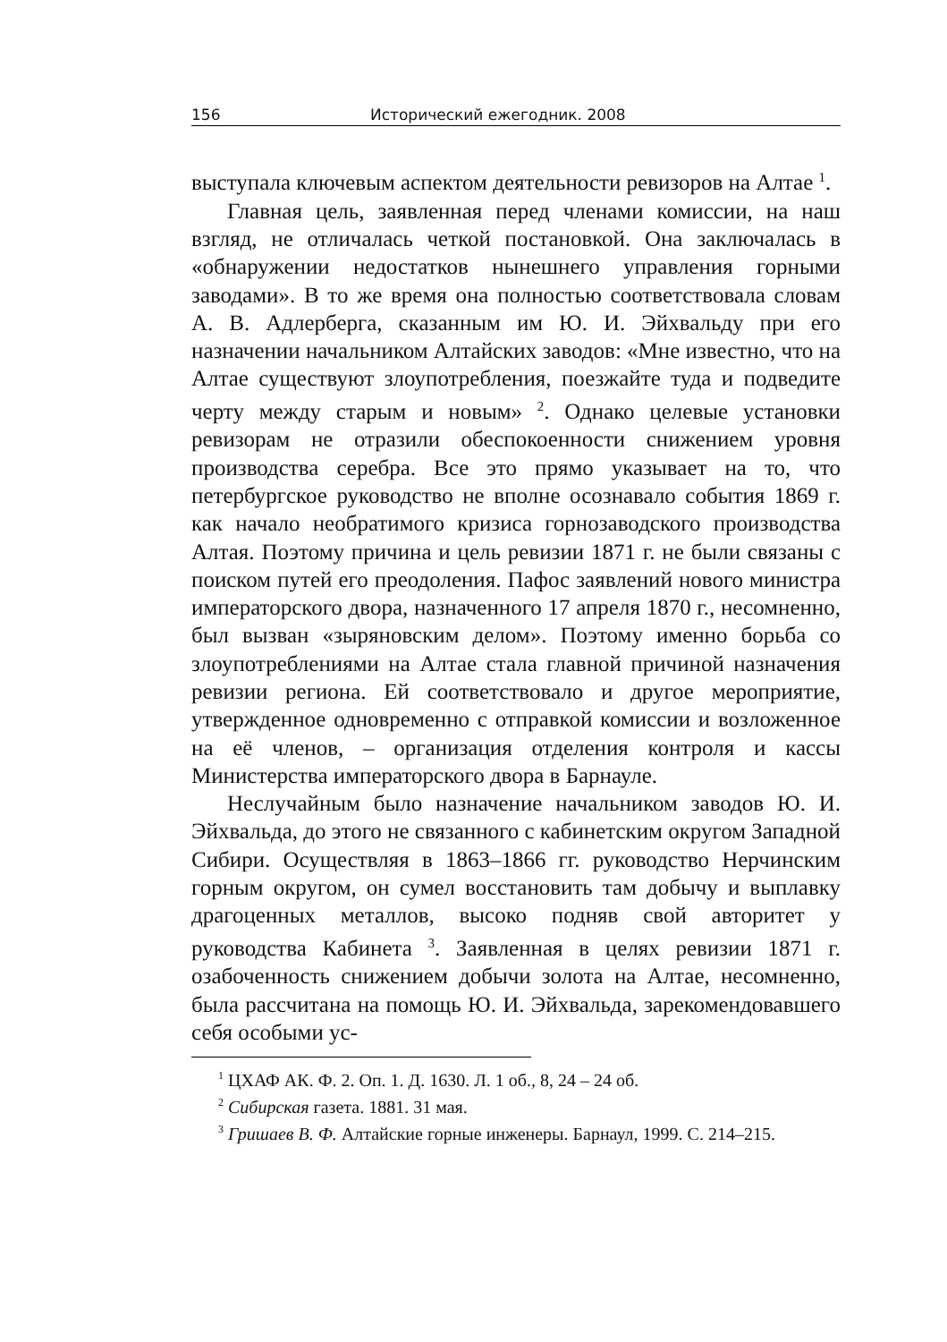156 Исторический ежегодник. 2008
выступала ключевым аспектом деятельности ревизоров на Алтае <sup>1</sup>.
Главная цель, заявленная перед членами комиссии, на наш взгляд, не отличалась четкой постановкой. Она заключалась в «обнаружении недостатков нынешнего управления горными заводами». В то же время она полностью соответствовала словам А. В. Адлерберга, сказанным им Ю. И. Эйхвальду при его назначении начальником Алтайских заводов: «Мне известно, что на Алтае существуют злоупотребления, поезжайте туда и подведите черту между старым и новым» <sup>2</sup>. Однако целевые установки ревизорам не отразили обеспокоенности снижением уровня производства серебра. Все это прямо указывает на то, что петербургское руководство не вполне осознавало события 1869 г. как начало необратимого кризиса горнозаводского производства Алтая. Поэтому причина и цель ревизии 1871 г. не были связаны с поиском путей его преодоления. Пафос заявлений нового министра императорского двора, назначенного 17 апреля 1870 г., несомненно, был вызван «зыряновским делом». Поэтому именно борьба со злоупотреблениями на Алтае стала главной причиной назначения ревизии региона. Ей соответствовало и другое мероприятие, утвержденное одновременно с отправкой комиссии и возложенное на её членов, – организация отделения контроля и кассы Министерства императорского двора в Барнауле.
Неслучайным было назначение начальником заводов Ю. И. Эйхвальда, до этого не связанного с кабинетским округом Западной Сибири. Осуществляя в 1863–1866 гг. руководство Нерчинским горным округом, он сумел восстановить там добычу и выплавку драгоценных металлов, высоко подняв свой авторитет у руководства Кабинета <sup>3</sup>. Заявленная в целях ревизии 1871 г. озабоченность снижением добычи золота на Алтае, несомненно, была рассчитана на помощь Ю. И. Эйхвальда, зарекомендовавшего себя особыми ус-
<sup>1</sup> ЦХАФ АК. Ф. 2. Оп. 1. Д. 1630. Л. 1 об., 8, 24 – 24 об.
<sup>2</sup> Сибирская газета. 1881. 31 мая.
<sup>3</sup> Гришаев В. Ф. Алтайские горные инженеры. Барнаул, 1999. С. 214–215.